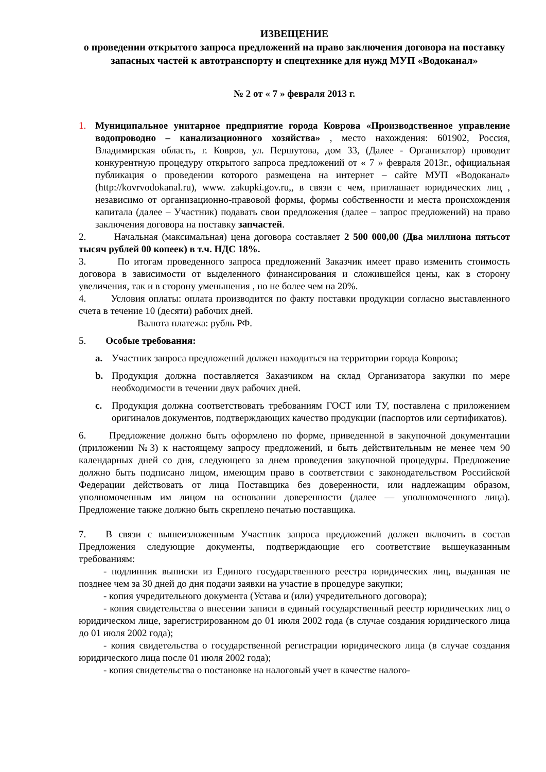ИЗВЕЩЕНИЕ
о проведении открытого запроса предложений на право заключения договора на поставку запасных частей к автотранспорту и спецтехнике для нужд МУП «Водоканал»
№ 2 от « 7 » февраля 2013 г.
1. Муниципальное унитарное предприятие города Коврова «Производственное управление водопроводно – канализационного хозяйства» , место нахождения: 601902, Россия, Владимирская область, г. Ковров, ул. Першутова, дом 33, (Далее - Организатор) проводит конкурентную процедуру открытого запроса предложений от « 7 » февраля 2013г., официальная публикация о проведении которого размещена на интернет – сайте МУП «Водоканал» (http://kovrvodokanal.ru), www. zakupki.gov.ru,, в связи с чем, приглашает юридических лиц , независимо от организационно-правовой формы, формы собственности и места происхождения капитала (далее – Участник) подавать свои предложения (далее – запрос предложений) на право заключения договора на поставку запчастей.
2. Начальная (максимальная) цена договора составляет 2 500 000,00 (Два миллиона пятьсот тысяч рублей 00 копеек) в т.ч. НДС 18%.
3. По итогам проведенного запроса предложений Заказчик имеет право изменить стоимость договора в зависимости от выделенного финансирования и сложившейся цены, как в сторону увеличения, так и в сторону уменьшения , но не более чем на 20%.
4. Условия оплаты: оплата производится по факту поставки продукции согласно выставленного счета в течение 10 (десяти) рабочих дней.
Валюта платежа: рубль РФ.
5. Особые требования:
a. Участник запроса предложений должен находиться на территории города Коврова;
b. Продукция должна поставляется Заказчиком на склад Организатора закупки по мере необходимости в течении двух рабочих дней.
c. Продукция должна соответствовать требованиям ГОСТ или ТУ, поставлена с приложением оригиналов документов, подтверждающих качество продукции (паспортов или сертификатов).
6. Предложение должно быть оформлено по форме, приведенной в закупочной документации (приложении №3) к настоящему запросу предложений, и быть действительным не менее чем 90 календарных дней со дня, следующего за днем проведения закупочной процедуры. Предложение должно быть подписано лицом, имеющим право в соответствии с законодательством Российской Федерации действовать от лица Поставщика без доверенности, или надлежащим образом, уполномоченным им лицом на основании доверенности (далее — уполномоченного лица). Предложение также должно быть скреплено печатью поставщика.
7. В связи с вышеизложенным Участник запроса предложений должен включить в состав Предложения следующие документы, подтверждающие его соответствие вышеуказанным требованиям:
- подлинник выписки из Единого государственного реестра юридических лиц, выданная не позднее чем за 30 дней до дня подачи заявки на участие в процедуре закупки;
- копия учредительного документа (Устава и (или) учредительного договора);
- копия свидетельства о внесении записи в единый государственный реестр юридических лиц о юридическом лице, зарегистрированном до 01 июля 2002 года (в случае создания юридического лица до 01 июля 2002 года);
- копия свидетельства о государственной регистрации юридического лица (в случае создания юридического лица после 01 июля 2002 года);
- копия свидетельства о постановке на налоговый учет в качестве налого-